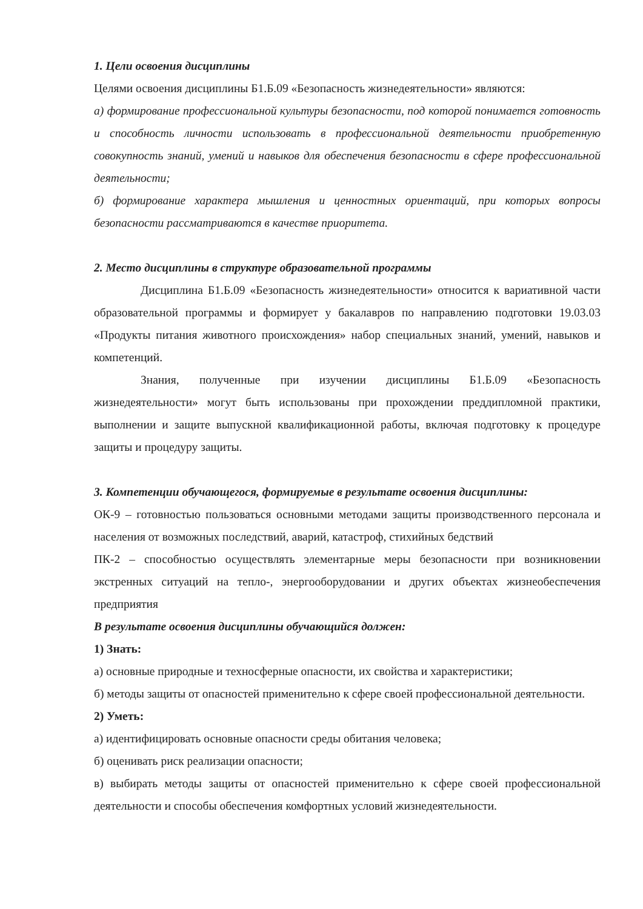1. Цели освоения дисциплины
Целями освоения дисциплины Б1.Б.09 «Безопасность жизнедеятельности» являются:
а) формирование профессиональной культуры безопасности, под которой понимается готовность и способность личности использовать в профессиональной деятельности приобретенную совокупность знаний, умений и навыков для обеспечения безопасности в сфере профессиональной деятельности;
б) формирование характера мышления и ценностных ориентаций, при которых вопросы безопасности рассматриваются в качестве приоритета.
2. Место дисциплины в структуре образовательной программы
Дисциплина Б1.Б.09 «Безопасность жизнедеятельности» относится к вариативной части образовательной программы и формирует у бакалавров по направлению подготовки 19.03.03 «Продукты питания животного происхождения» набор специальных знаний, умений, навыков и компетенций.
Знания, полученные при изучении дисциплины Б1.Б.09 «Безопасность жизнедеятельности» могут быть использованы при прохождении преддипломной практики, выполнении и защите выпускной квалификационной работы, включая подготовку к процедуре защиты и процедуру защиты.
3. Компетенции обучающегося, формируемые в результате освоения дисциплины:
ОК-9 – готовностью пользоваться основными методами защиты производственного персонала и населения от возможных последствий, аварий, катастроф, стихийных бедствий
ПК-2 – способностью осуществлять элементарные меры безопасности при возникновении экстренных ситуаций на тепло-, энергооборудовании и других объектах жизнеобеспечения предприятия
В результате освоения дисциплины обучающийся должен:
1) Знать:
а) основные природные и техносферные опасности, их свойства и характеристики;
б) методы защиты от опасностей применительно к сфере своей профессиональной деятельности.
2) Уметь:
а) идентифицировать основные опасности среды обитания человека;
б) оценивать риск реализации опасности;
в) выбирать методы защиты от опасностей применительно к сфере своей профессиональной деятельности и способы обеспечения комфортных условий жизнедеятельности.